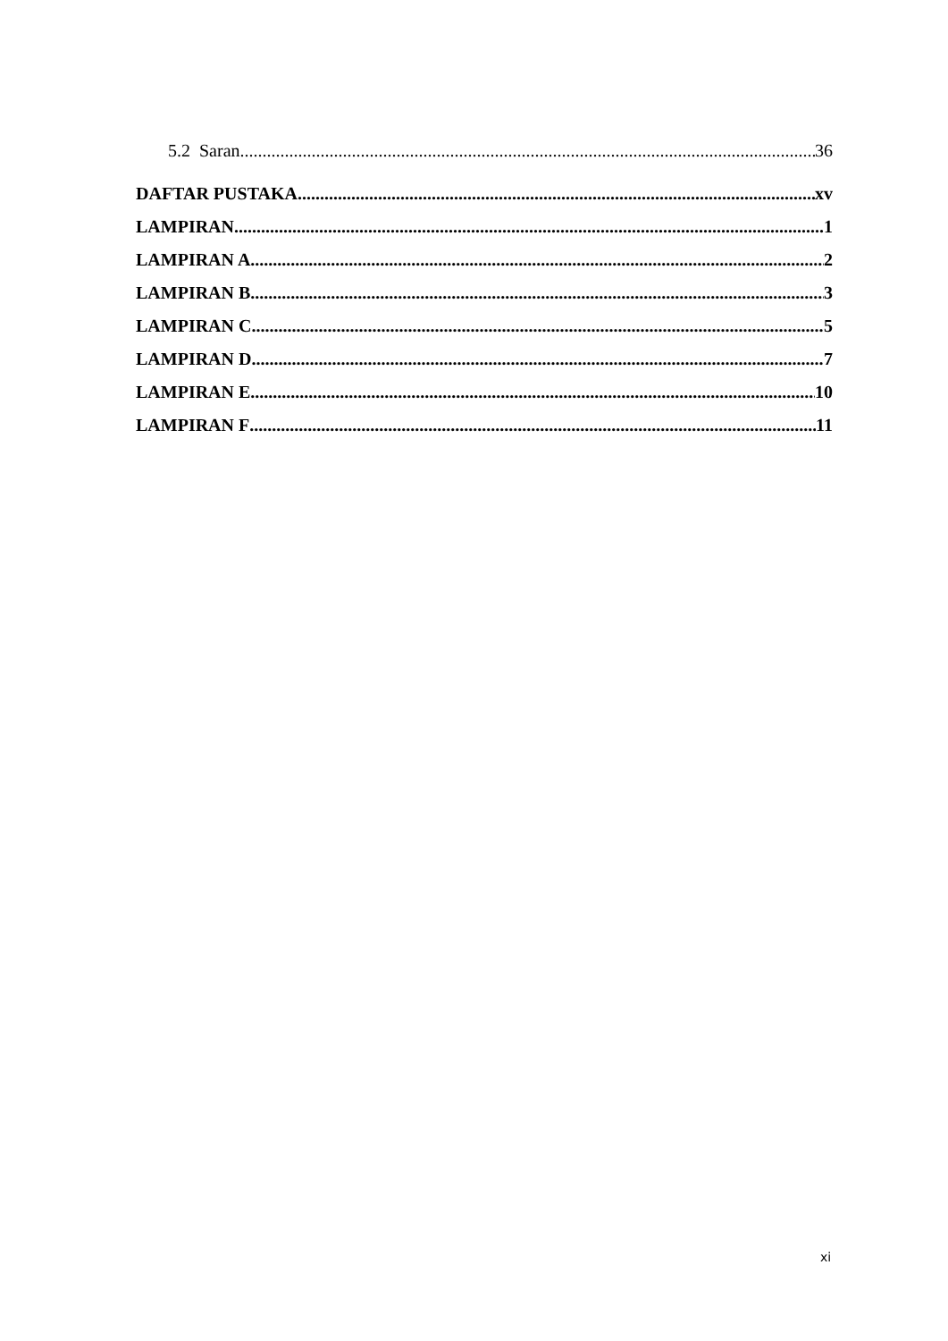5.2 Saran 36
DAFTAR PUSTAKA xv
LAMPIRAN 1
LAMPIRAN A 2
LAMPIRAN B 3
LAMPIRAN C 5
LAMPIRAN D 7
LAMPIRAN E 10
LAMPIRAN F 11
xi